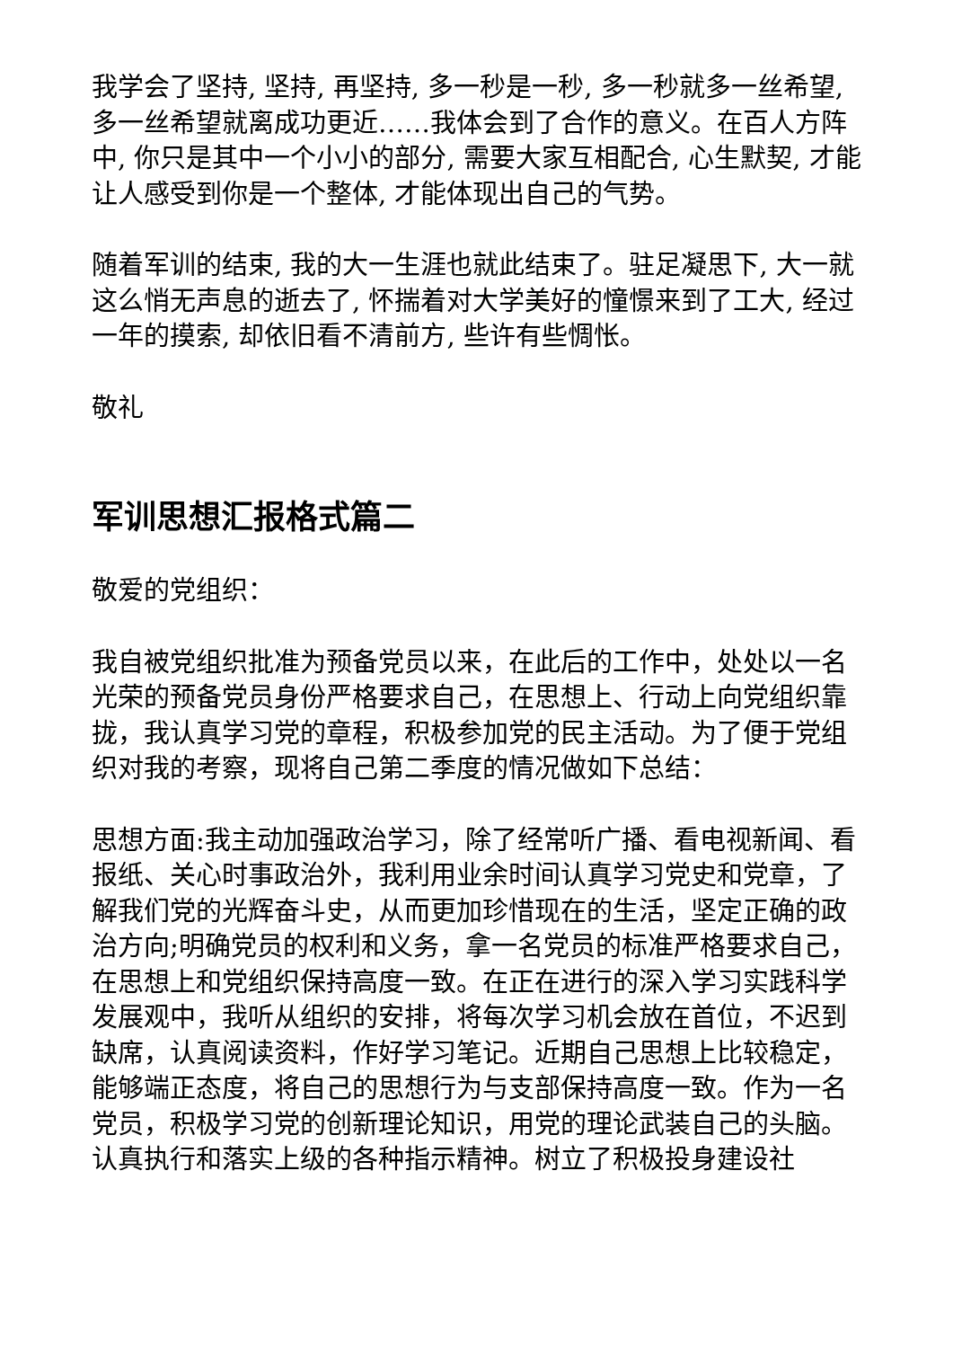我学会了坚持, 坚持, 再坚持, 多一秒是一秒, 多一秒就多一丝希望, 多一丝希望就离成功更近……我体会到了合作的意义。在百人方阵中, 你只是其中一个小小的部分, 需要大家互相配合, 心生默契, 才能让人感受到你是一个整体, 才能体现出自己的气势。
随着军训的结束, 我的大一生涯也就此结束了。驻足凝思下, 大一就这么悄无声息的逝去了, 怀揣着对大学美好的憧憬来到了工大, 经过一年的摸索, 却依旧看不清前方, 些许有些惆怅。
敬礼
军训思想汇报格式篇二
敬爱的党组织：
我自被党组织批准为预备党员以来，在此后的工作中，处处以一名光荣的预备党员身份严格要求自己，在思想上、行动上向党组织靠拢，我认真学习党的章程，积极参加党的民主活动。为了便于党组织对我的考察，现将自己第二季度的情况做如下总结：
思想方面:我主动加强政治学习，除了经常听广播、看电视新闻、看报纸、关心时事政治外，我利用业余时间认真学习党史和党章，了解我们党的光辉奋斗史，从而更加珍惜现在的生活，坚定正确的政治方向;明确党员的权利和义务，拿一名党员的标准严格要求自己，在思想上和党组织保持高度一致。在正在进行的深入学习实践科学发展观中，我听从组织的安排，将每次学习机会放在首位，不迟到缺席，认真阅读资料，作好学习笔记。近期自己思想上比较稳定，能够端正态度，将自己的思想行为与支部保持高度一致。作为一名党员，积极学习党的创新理论知识，用党的理论武装自己的头脑。认真执行和落实上级的各种指示精神。树立了积极投身建设社